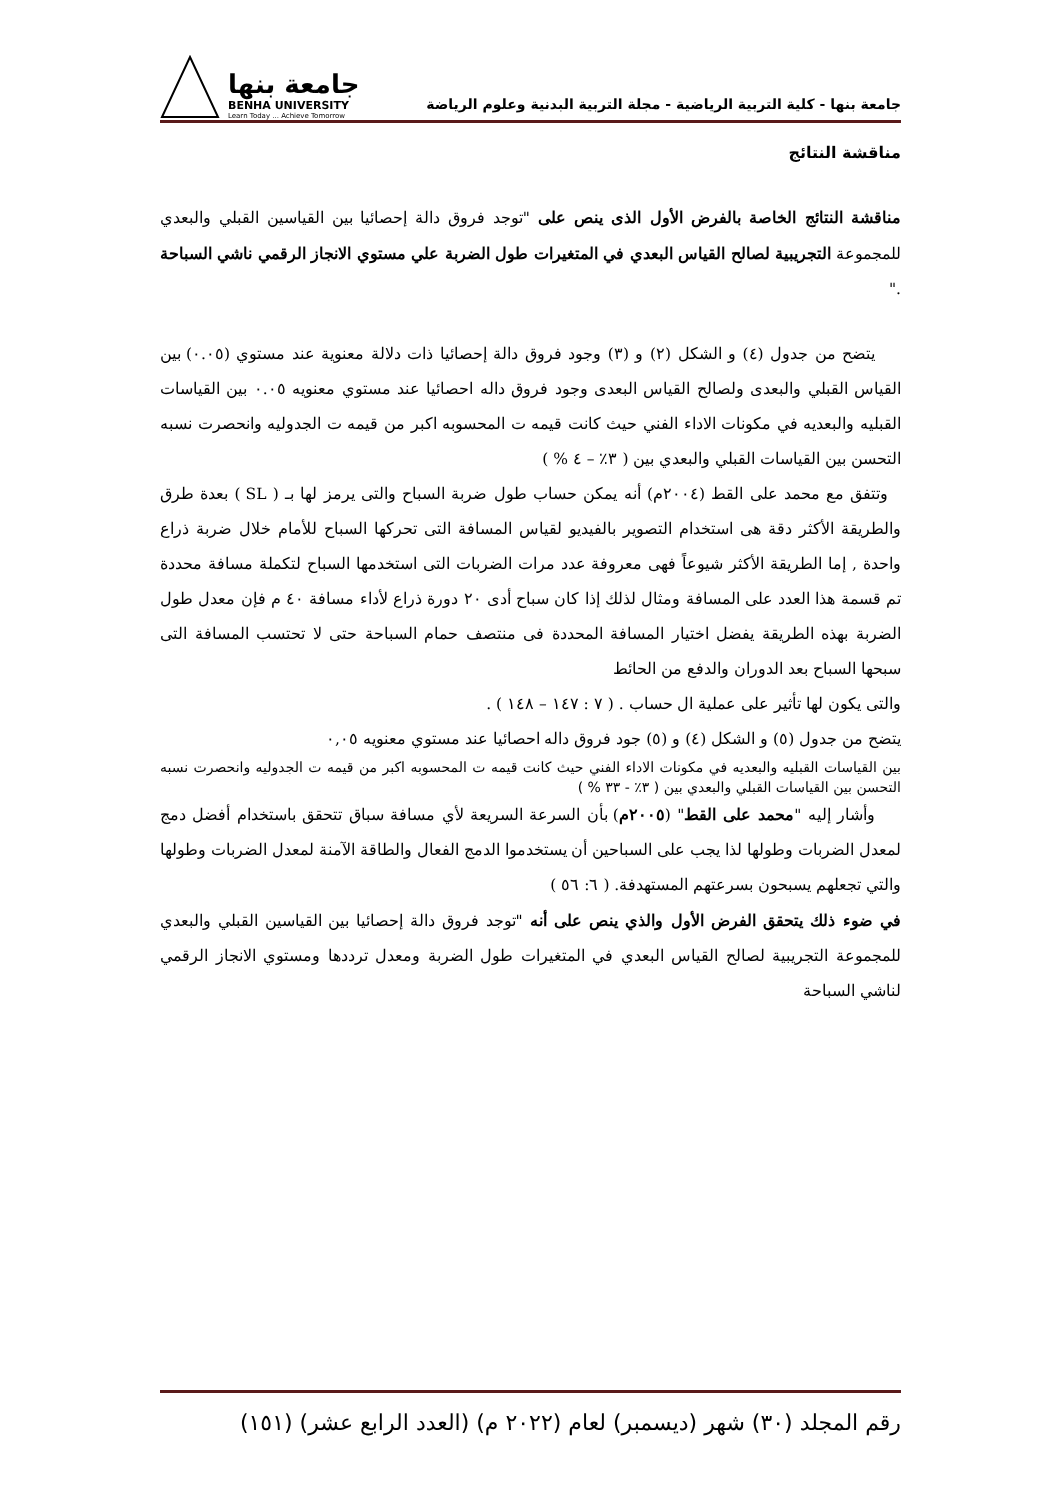جامعة بنها - كلية التربية الرياضية - مجلة التربية البدنية وعلوم الرياضة
جامعة بنها
BENHA UNIVERSITY
Learn Today ... Achieve Tomorrow
مناقشة النتائج
مناقشة النتائج الخاصة بالفرض الأول الذى ينص على "توجد فروق دالة إحصائيا بين القياسين القبلي والبعدي للمجموعة التجريبية لصالح القياس البعدي في المتغيرات طول الضربة علي مستوي الانجاز الرقمي ناشي السباحة ."
يتضح من جدول (٤) و الشكل (٢) و (٣) وجود فروق دالة إحصائيا ذات دلالة معنوية عند مستوي (٠.٠٥) بين القياس القبلي والبعدى ولصالح القياس البعدى وجود فروق داله احصائيا عند مستوي معنويه ٠.٠٥ بين القياسات القبليه والبعديه في مكونات الاداء الفني حيث كانت قيمه ت المحسوبه اكبر من قيمه ت الجدوليه وانحصرت نسبه التحسن بين القياسات القبلي والبعدي بين ( ٣٪ – ٤ % )
وتتفق مع محمد على القط (٢٠٠٤م) أنه يمكن حساب طول ضربة السباح والتى يرمز لها بـ ( SL ) بعدة طرق والطريقة الأكثر دقة هى استخدام التصوير بالفيديو لقياس المسافة التى تحركها السباح للأمام خلال ضربة ذراع واحدة , إما الطريقة الأكثر شيوعاً فهى معروفة عدد مرات الضربات التى استخدمها السباح لتكملة مسافة محددة تم قسمة هذا العدد على المسافة ومثال لذلك إذا كان سباح أدى ٢٠ دورة ذراع لأداء مسافة ٤٠ م فإن معدل طول الضربة بهذه الطريقة يفضل اختيار المسافة المحددة فى منتصف حمام السباحة حتى لا تحتسب المسافة التى سبحها السباح بعد الدوران والدفع من الحائط
والتى يكون لها تأثير على عملية ال حساب . ( ٧ : ١٤٧ – ١٤٨ ) .
يتضح من جدول (٥) و الشكل (٤) و (٥) جود فروق داله احصائيا عند مستوي معنويه ٠,٠٥
بين القياسات القبليه والبعديه في مكونات الاداء الفني حيث كانت قيمه ت المحسوبه اكبر من قيمه ت الجدوليه وانحصرت نسبه التحسن بين القياسات القبلي والبعدي بين ( ٣٪ - ٣٣ % )
وأشار إليه "محمد على القط" (٢٠٠٥م) بأن السرعة السريعة لأي مسافة سباق تتحقق باستخدام أفضل دمج لمعدل الضربات وطولها لذا يجب على السباحين أن يستخدموا الدمج الفعال والطاقة الآمنة لمعدل الضربات وطولها والتي تجعلهم يسبحون بسرعتهم المستهدفة. ( ٦: ٥٦ )
في ضوء ذلك يتحقق الفرض الأول والذي ينص على أنه "توجد فروق دالة إحصائيا بين القياسين القبلي والبعدي للمجموعة التجريبية لصالح القياس البعدي في المتغيرات طول الضربة ومعدل ترددها ومستوي الانجاز الرقمي لناشي السباحة
رقم المجلد (٣٠) شهر (ديسمبر) لعام (٢٠٢٢ م) (العدد الرابع عشر) (١٥١)